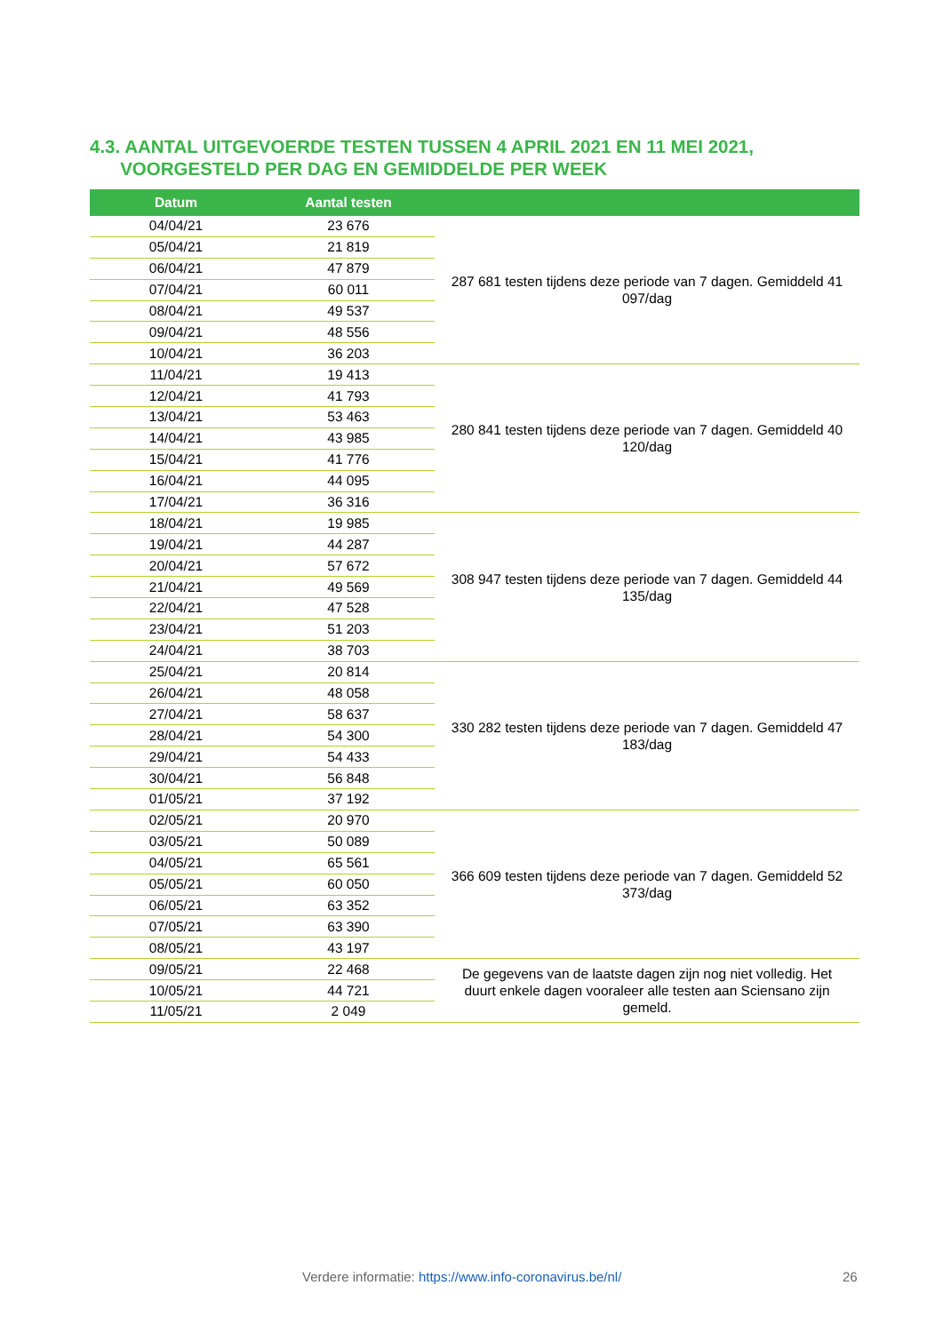4.3. AANTAL UITGEVOERDE TESTEN TUSSEN 4 APRIL 2021 EN 11 MEI 2021,
VOORGESTELD PER DAG EN GEMIDDELDE PER WEEK
| Datum | Aantal testen | |
| --- | --- | --- |
| 04/04/21 | 23 676 | 287 681 testen tijdens deze periode van 7 dagen. Gemiddeld 41 097/dag |
| 05/04/21 | 21 819 | |
| 06/04/21 | 47 879 | |
| 07/04/21 | 60 011 | |
| 08/04/21 | 49 537 | |
| 09/04/21 | 48 556 | |
| 10/04/21 | 36 203 | |
| 11/04/21 | 19 413 | 280 841 testen tijdens deze periode van 7 dagen. Gemiddeld 40 120/dag |
| 12/04/21 | 41 793 | |
| 13/04/21 | 53 463 | |
| 14/04/21 | 43 985 | |
| 15/04/21 | 41 776 | |
| 16/04/21 | 44 095 | |
| 17/04/21 | 36 316 | |
| 18/04/21 | 19 985 | 308 947 testen tijdens deze periode van 7 dagen. Gemiddeld 44 135/dag |
| 19/04/21 | 44 287 | |
| 20/04/21 | 57 672 | |
| 21/04/21 | 49 569 | |
| 22/04/21 | 47 528 | |
| 23/04/21 | 51 203 | |
| 24/04/21 | 38 703 | |
| 25/04/21 | 20 814 | 330 282 testen tijdens deze periode van 7 dagen. Gemiddeld 47 183/dag |
| 26/04/21 | 48 058 | |
| 27/04/21 | 58 637 | |
| 28/04/21 | 54 300 | |
| 29/04/21 | 54 433 | |
| 30/04/21 | 56 848 | |
| 01/05/21 | 37 192 | |
| 02/05/21 | 20 970 | 366 609 testen tijdens deze periode van 7 dagen. Gemiddeld 52 373/dag |
| 03/05/21 | 50 089 | |
| 04/05/21 | 65 561 | |
| 05/05/21 | 60 050 | |
| 06/05/21 | 63 352 | |
| 07/05/21 | 63 390 | |
| 08/05/21 | 43 197 | |
| 09/05/21 | 22 468 | De gegevens van de laatste dagen zijn nog niet volledig. Het duurt enkele dagen vooraleer alle testen aan Sciensano zijn gemeld. |
| 10/05/21 | 44 721 | |
| 11/05/21 | 2 049 | |
Verdere informatie: https://www.info-coronavirus.be/nl/
26